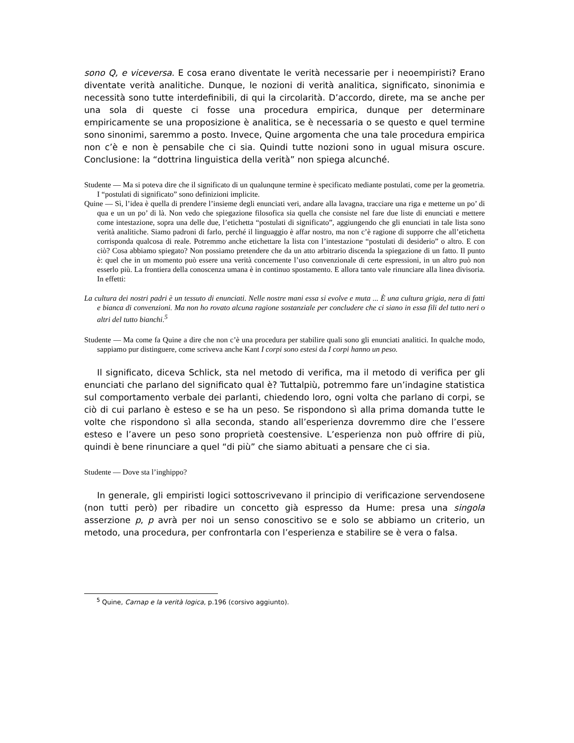sono Q, e viceversa. E cosa erano diventate le verità necessarie per i neoempiristi? Erano diventate verità analitiche. Dunque, le nozioni di verità analitica, significato, sinonimia e necessità sono tutte interdefinibili, di qui la circolarità. D’accordo, direte, ma se anche per una sola di queste ci fosse una procedura empirica, dunque per determinare empiricamente se una proposizione è analitica, se è necessaria o se questo e quel termine sono sinonimi, saremmo a posto. Invece, Quine argomenta che una tale procedura empirica non c’è e non è pensabile che ci sia. Quindi tutte nozioni sono in ugual misura oscure. Conclusione: la “dottrina linguistica della verità” non spiega alcunché.
Studente — Ma si poteva dire che il significato di un qualunqune termine è specificato mediante postulati, come per la geometria. I “postulati di significato” sono definizioni implicite.
Quine — Sì, l’idea è quella di prendere l’insieme degli enunciati veri, andare alla lavagna, tracciare una riga e metterne un po’ di qua e un un po’ di là. Non vedo che spiegazione filosofica sia quella che consiste nel fare due liste di enunciati e mettere come intestazione, sopra una delle due, l’etichetta “postulati di significato”, aggiungendo che gli enunciati in tale lista sono verità analitiche. Siamo padroni di farlo, perché il linguaggio è affar nostro, ma non c’è ragione di supporre che all’etichetta corrisponda qualcosa di reale. Potremmo anche etichettare la lista con l’intestazione “postulati di desiderio” o altro. E con ciò? Cosa abbiamo spiegato? Non possiamo pretendere che da un atto arbitrario discenda la spiegazione di un fatto. Il punto è: quel che in un momento può essere una verità concernente l’uso convenzionale di certe espressioni, in un altro può non esserlo più. La frontiera della conoscenza umana è in continuo spostamento. E allora tanto vale rinunciare alla linea divisoria. In effetti:
La cultura dei nostri padri è un tessuto di enunciati. Nelle nostre mani essa si evolve e muta ... È una cultura grigia, nera di fatti e bianca di convenzioni. Ma non ho rovato alcuna ragione sostanziale per concludere che ci siano in essa fili del tutto neri o altri del tutto bianchi.<sup>5</sup>
Studente — Ma come fa Quine a dire che non c’è una procedura per stabilire quali sono gli enunciati analitici. In qualche modo, sappiamo pur distinguere, come scriveva anche Kant I corpi sono estesi da I corpi hanno un peso.
Il significato, diceva Schlick, sta nel metodo di verifica, ma il metodo di verifica per gli enunciati che parlano del significato qual è? Tuttalpiù, potremmo fare un’indagine statistica sul comportamento verbale dei parlanti, chiedendo loro, ogni volta che parlano di corpi, se ciò di cui parlano è esteso e se ha un peso. Se rispondono sì alla prima domanda tutte le volte che rispondono sì alla seconda, stando all’esperienza dovremmo dire che l’essere esteso e l’avere un peso sono proprietà coestensive. L’esperienza non può offrire di più, quindi è bene rinunciare a quel “di più” che siamo abituati a pensare che ci sia.
Studente — Dove sta l’inghippo?
In generale, gli empiristi logici sottoscrivevano il principio di verificazione servendosene (non tutti però) per ribadire un concetto già espresso da Hume: presa una singola asserzione p, p avrà per noi un senso conoscitivo se e solo se abbiamo un criterio, un metodo, una procedura, per confrontarla con l’esperienza e stabilire se è vera o falsa.
<sup>5</sup> Quine, Carnap e la verità logica, p.196 (corsivo aggiunto).